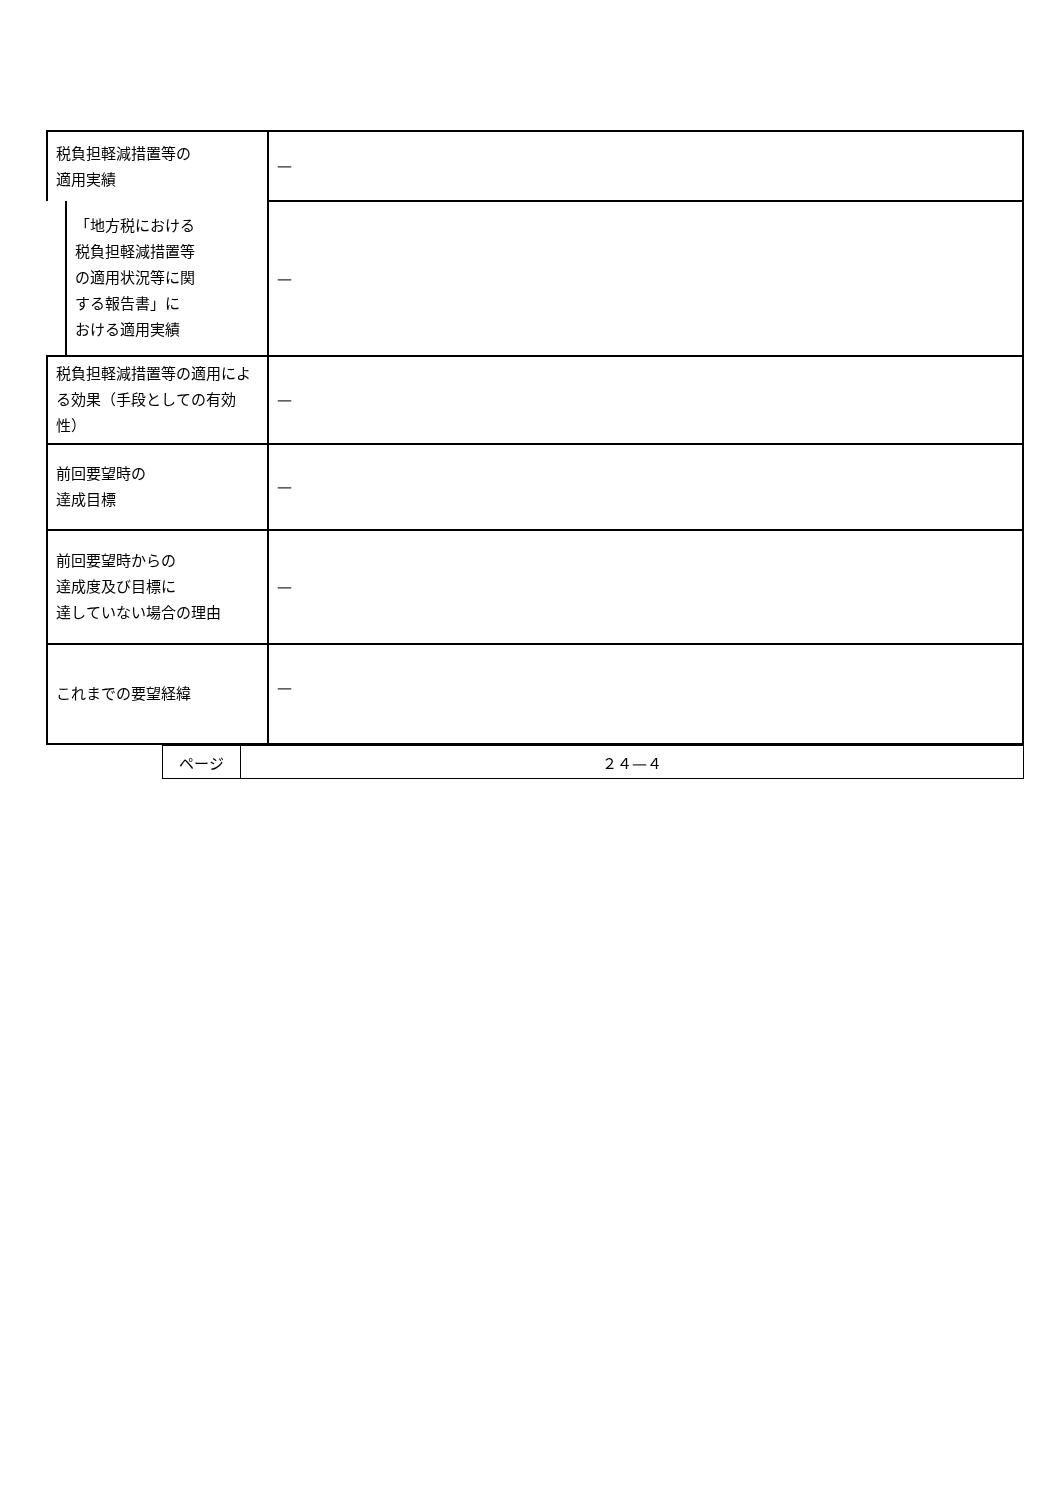| 税負担軽減措置等の 適用実績 | — |
| 「地方税における 税負担軽減措置等 の適用状況等に関 する報告書」に おける適用実績 | — |
| 税負担軽減措置等の適用による効果（手段としての有効性） | — |
| 前回要望時の 達成目標 | — |
| 前回要望時からの 達成度及び目標に 達していない場合の理由 | — |
| これまでの要望経緯 | — |
| ページ | ２４—４ |